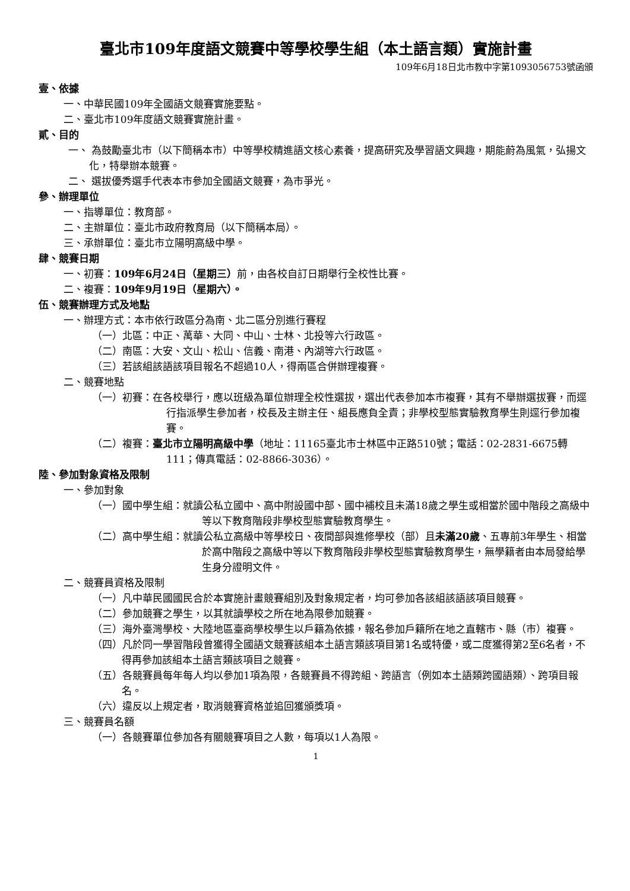臺北市109年度語文競賽中等學校學生組（本土語言類）實施計畫
109年6月18日北市教中字第1093056753號函頒
壹、依據
一、中華民國109年全國語文競賽實施要點。
二、臺北市109年度語文競賽實施計畫。
貳、目的
一、 為鼓勵臺北市（以下簡稱本市）中等學校精進語文核心素養，提高研究及學習語文興趣，期能蔚為風氣，弘揚文化，特舉辦本競賽。
二、 選拔優秀選手代表本市參加全國語文競賽，為市爭光。
參、辦理單位
一、指導單位：教育部。
二、主辦單位：臺北市政府教育局（以下簡稱本局）。
三、承辦單位：臺北市立陽明高級中學。
肆、競賽日期
一、初賽：109年6月24日（星期三）前，由各校自訂日期舉行全校性比賽。
二、複賽：109年9月19日（星期六）。
伍、競賽辦理方式及地點
一、辦理方式：本市依行政區分為南、北二區分別進行賽程
（一）北區：中正、萬華、大同、中山、士林、北投等六行政區。
（二）南區：大安、文山、松山、信義、南港、內湖等六行政區。
（三）若該組該語該項目報名不超過10人，得兩區合併辦理複賽。
二、競賽地點
（一）初賽：在各校舉行，應以班級為單位辦理全校性選拔，選出代表參加本市複賽，其有不舉辦選拔賽，而逕行指派學生參加者，校長及主辦主任、組長應負全責；非學校型態實驗教育學生則逕行參加複賽。
（二）複賽：臺北市立陽明高級中學（地址：11165臺北市士林區中正路510號；電話：02-2831-6675轉111；傳真電話：02-8866-3036）。
陸、參加對象資格及限制
一、參加對象
（一）國中學生組：就讀公私立國中、高中附設國中部、國中補校且未滿18歲之學生或相當於國中階段之高級中等以下教育階段非學校型態實驗教育學生。
（二）高中學生組：就讀公私立高級中等學校日、夜間部與進修學校（部）且未滿20歲、五專前3年學生、相當於高中階段之高級中等以下教育階段非學校型態實驗教育學生，無學籍者由本局發給學生身分證明文件。
二、競賽員資格及限制
（一）凡中華民國國民合於本實施計畫競賽組別及對象規定者，均可參加各該組該語該項目競賽。
（二）參加競賽之學生，以其就讀學校之所在地為限參加競賽。
（三）海外臺灣學校、大陸地區臺商學校學生以戶籍為依據，報名參加戶籍所在地之直轄市、縣（市）複賽。
（四）凡於同一學習階段曾獲得全國語文競賽該組本土語言類該項目第1名或特優，或二度獲得第2至6名者，不得再參加該組本土語言類該項目之競賽。
（五）各競賽員每年每人均以參加1項為限，各競賽員不得跨組、跨語言（例如本土語類跨國語類）、跨項目報名。
（六）違反以上規定者，取消競賽資格並追回獲頒獎項。
三、競賽員名額
（一）各競賽單位參加各有關競賽項目之人數，每項以1人為限。
1